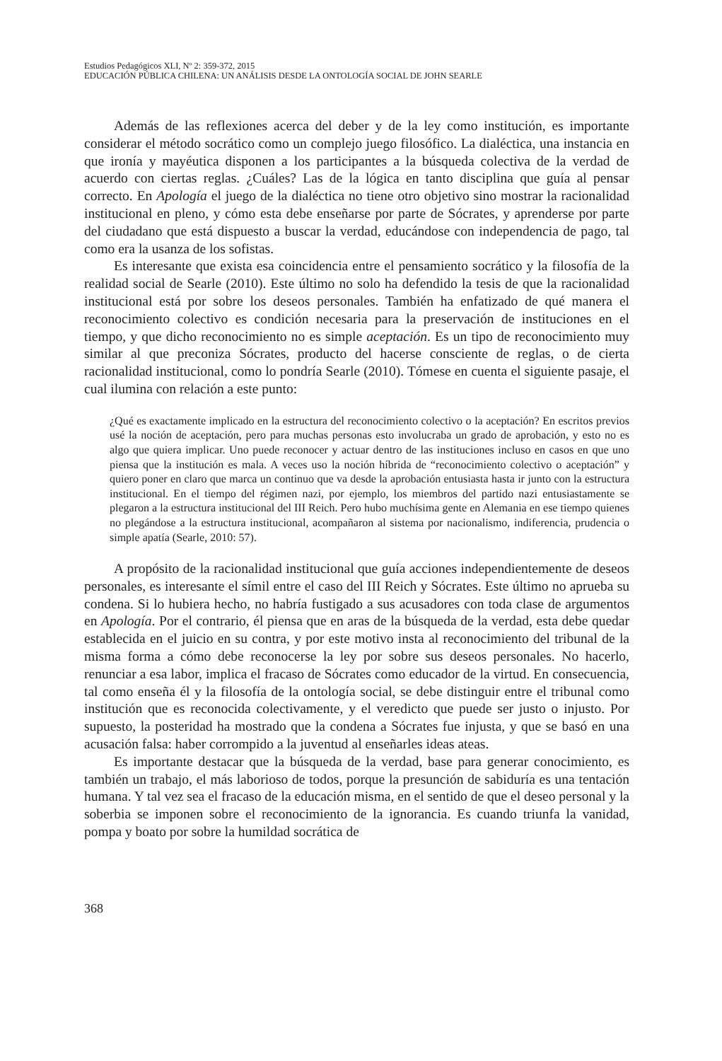Estudios Pedagógicos XLI, Nº 2: 359-372, 2015
EDUCACIÓN PÚBLICA CHILENA: UN ANÁLISIS DESDE LA ONTOLOGÍA SOCIAL DE JOHN SEARLE
Además de las reflexiones acerca del deber y de la ley como institución, es importante considerar el método socrático como un complejo juego filosófico. La dialéctica, una instancia en que ironía y mayéutica disponen a los participantes a la búsqueda colectiva de la verdad de acuerdo con ciertas reglas. ¿Cuáles? Las de la lógica en tanto disciplina que guía al pensar correcto. En Apología el juego de la dialéctica no tiene otro objetivo sino mostrar la racionalidad institucional en pleno, y cómo esta debe enseñarse por parte de Sócrates, y aprenderse por parte del ciudadano que está dispuesto a buscar la verdad, educándose con independencia de pago, tal como era la usanza de los sofistas.
Es interesante que exista esa coincidencia entre el pensamiento socrático y la filosofía de la realidad social de Searle (2010). Este último no solo ha defendido la tesis de que la racionalidad institucional está por sobre los deseos personales. También ha enfatizado de qué manera el reconocimiento colectivo es condición necesaria para la preservación de instituciones en el tiempo, y que dicho reconocimiento no es simple aceptación. Es un tipo de reconocimiento muy similar al que preconiza Sócrates, producto del hacerse consciente de reglas, o de cierta racionalidad institucional, como lo pondría Searle (2010). Tómese en cuenta el siguiente pasaje, el cual ilumina con relación a este punto:
¿Qué es exactamente implicado en la estructura del reconocimiento colectivo o la aceptación? En escritos previos usé la noción de aceptación, pero para muchas personas esto involucraba un grado de aprobación, y esto no es algo que quiera implicar. Uno puede reconocer y actuar dentro de las instituciones incluso en casos en que uno piensa que la institución es mala. A veces uso la noción híbrida de “reconocimiento colectivo o aceptación” y quiero poner en claro que marca un continuo que va desde la aprobación entusiasta hasta ir junto con la estructura institucional. En el tiempo del régimen nazi, por ejemplo, los miembros del partido nazi entusiastamente se plegaron a la estructura institucional del III Reich. Pero hubo muchísima gente en Alemania en ese tiempo quienes no plegándose a la estructura institucional, acompañaron al sistema por nacionalismo, indiferencia, prudencia o simple apatía (Searle, 2010: 57).
A propósito de la racionalidad institucional que guía acciones independientemente de deseos personales, es interesante el símil entre el caso del III Reich y Sócrates. Este último no aprueba su condena. Si lo hubiera hecho, no habría fustigado a sus acusadores con toda clase de argumentos en Apología. Por el contrario, él piensa que en aras de la búsqueda de la verdad, esta debe quedar establecida en el juicio en su contra, y por este motivo insta al reconocimiento del tribunal de la misma forma a cómo debe reconocerse la ley por sobre sus deseos personales. No hacerlo, renunciar a esa labor, implica el fracaso de Sócrates como educador de la virtud. En consecuencia, tal como enseña él y la filosofía de la ontología social, se debe distinguir entre el tribunal como institución que es reconocida colectivamente, y el veredicto que puede ser justo o injusto. Por supuesto, la posteridad ha mostrado que la condena a Sócrates fue injusta, y que se basó en una acusación falsa: haber corrompido a la juventud al enseñarles ideas ateas.
Es importante destacar que la búsqueda de la verdad, base para generar conocimiento, es también un trabajo, el más laborioso de todos, porque la presunción de sabiduría es una tentación humana. Y tal vez sea el fracaso de la educación misma, en el sentido de que el deseo personal y la soberbia se imponen sobre el reconocimiento de la ignorancia. Es cuando triunfa la vanidad, pompa y boato por sobre la humildad socrática de
368